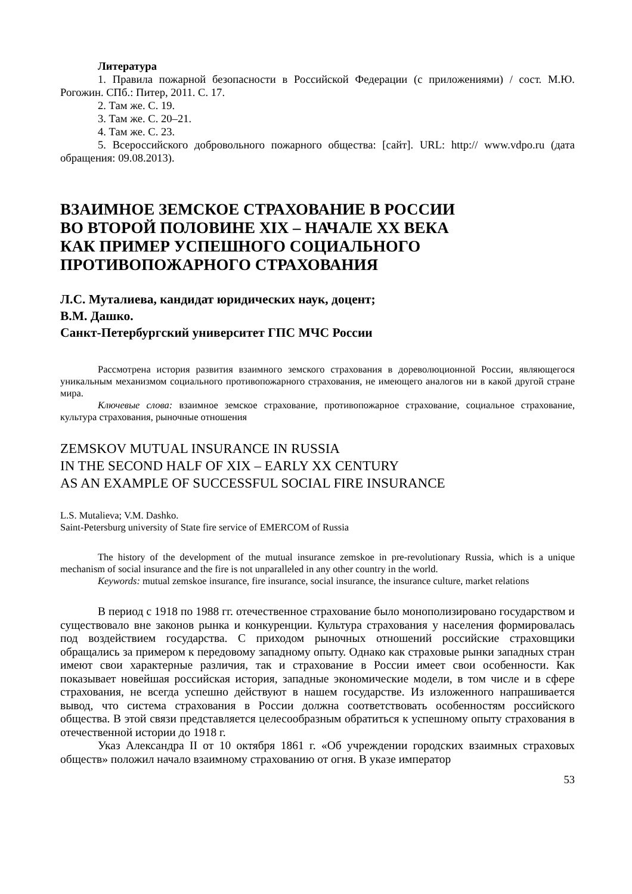Литература
1. Правила пожарной безопасности в Российской Федерации (с приложениями) / сост. М.Ю. Рогожин. СПб.: Питер, 2011. С. 17.
2. Там же. С. 19.
3. Там же. С. 20–21.
4. Там же. С. 23.
5. Всероссийского добровольного пожарного общества: [сайт]. URL: http:// www.vdpo.ru (дата обращения: 09.08.2013).
ВЗАИМНОЕ ЗЕМСКОЕ СТРАХОВАНИЕ В РОССИИ
ВО ВТОРОЙ ПОЛОВИНЕ XIX – НАЧАЛЕ XX ВЕКА
КАК ПРИМЕР УСПЕШНОГО СОЦИАЛЬНОГО
ПРОТИВОПОЖАРНОГО СТРАХОВАНИЯ
Л.С. Муталиева, кандидат юридических наук, доцент;
В.М. Дашко.
Санкт-Петербургский университет ГПС МЧС России
Рассмотрена история развития взаимного земского страхования в дореволюционной России, являющегося уникальным механизмом социального противопожарного страхования, не имеющего аналогов ни в какой другой стране мира.
Ключевые слова: взаимное земское страхование, противопожарное страхование, социальное страхование, культура страхования, рыночные отношения
ZEMSKOV MUTUAL INSURANCE IN RUSSIA
IN THE SECOND HALF OF XIX – EARLY XX CENTURY
AS AN EXAMPLE OF SUCCESSFUL SOCIAL FIRE INSURANCE
L.S. Mutalieva; V.M. Dashko.
Saint-Petersburg university of State fire service of EMERCOM of Russia
The history of the development of the mutual insurance zemskoe in pre-revolutionary Russia, which is a unique mechanism of social insurance and the fire is not unparalleled in any other country in the world.
Keywords: mutual zemskoe insurance, fire insurance, social insurance, the insurance culture, market relations
В период с 1918 по 1988 гг. отечественное страхование было монополизировано государством и существовало вне законов рынка и конкуренции. Культура страхования у населения формировалась под воздействием государства. С приходом рыночных отношений российские страховщики обращались за примером к передовому западному опыту. Однако как страховые рынки западных стран имеют свои характерные различия, так и страхование в России имеет свои особенности. Как показывает новейшая российская история, западные экономические модели, в том числе и в сфере страхования, не всегда успешно действуют в нашем государстве. Из изложенного напрашивается вывод, что система страхования в России должна соответствовать особенностям российского общества. В этой связи представляется целесообразным обратиться к успешному опыту страхования в отечественной истории до 1918 г.
Указ Александра II от 10 октября 1861 г. «Об учреждении городских взаимных страховых обществ» положил начало взаимному страхованию от огня. В указе император
53